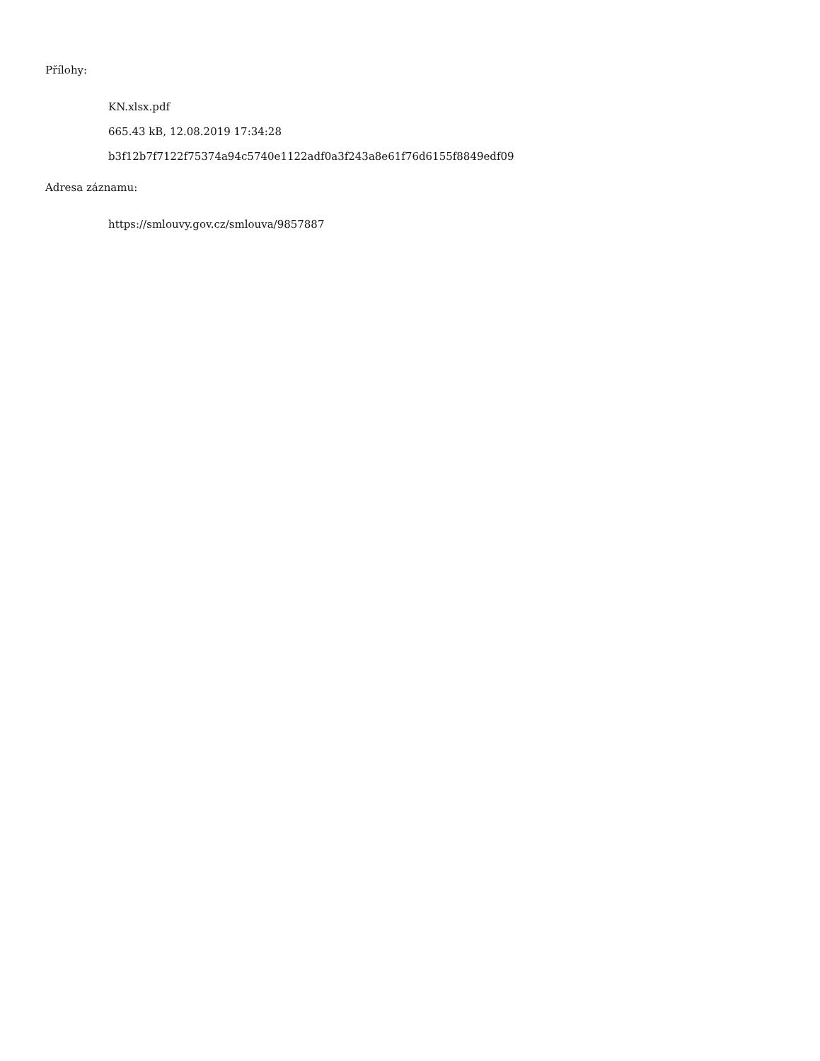Přílohy:
KN.xlsx.pdf
665.43 kB, 12.08.2019 17:34:28
b3f12b7f7122f75374a94c5740e1122adf0a3f243a8e61f76d6155f8849edf09
Adresa záznamu:
https://smlouvy.gov.cz/smlouva/9857887